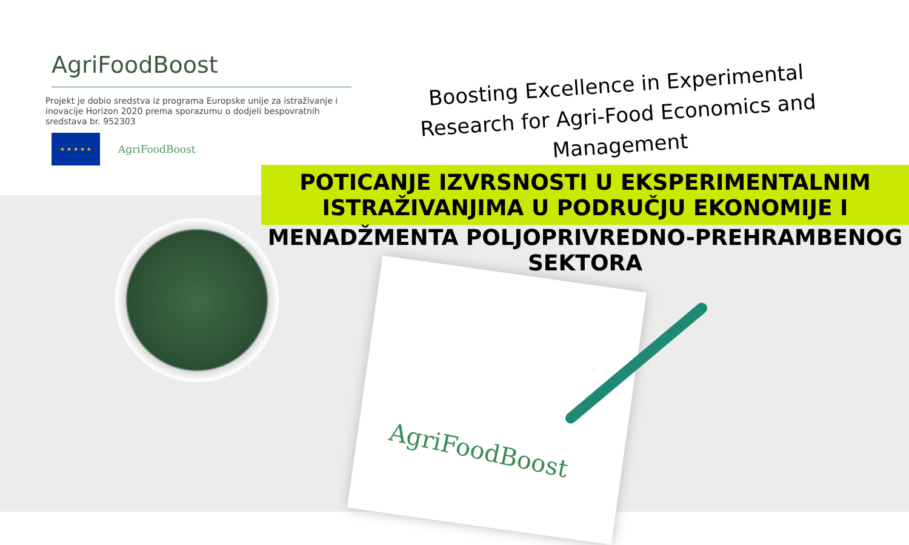AgriFoodBoost
Projekt je dobio sredstva iz programa Europske unije za istraživanje i inovacije Horizon 2020 prema sporazumu o dodjeli bespovratnih sredstava br. 952303
★ ★ ★ ★ ★
AgriFoodBoost
Boosting Excellence in Experimental Research for Agri-Food Economics and Management
POTICANJE IZVRSNOSTI U EKSPERIMENTALNIM ISTRAŽIVANJIMA U PODRUČJU EKONOMIJE I
MENADŽMENTA POLJOPRIVREDNO-PREHRAMBENOG SEKTORA
AgriFoodBoost